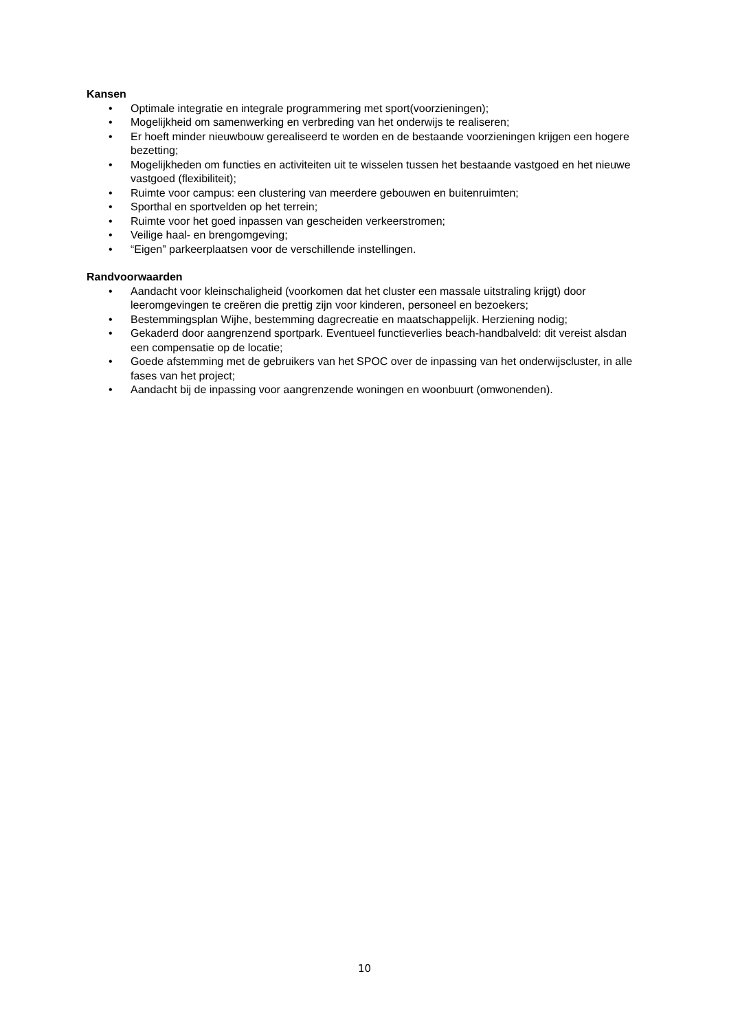Kansen
• Optimale integratie en integrale programmering met sport(voorzieningen);
• Mogelijkheid om samenwerking en verbreding van het onderwijs te realiseren;
• Er hoeft minder nieuwbouw gerealiseerd te worden en de bestaande voorzieningen krijgen een hogere bezetting;
• Mogelijkheden om functies en activiteiten uit te wisselen tussen het bestaande vastgoed en het nieuwe vastgoed (flexibiliteit);
• Ruimte voor campus: een clustering van meerdere gebouwen en buitenruimten;
• Sporthal en sportvelden op het terrein;
• Ruimte voor het goed inpassen van gescheiden verkeerstromen;
• Veilige haal- en brengomgeving;
• “Eigen” parkeerplaatsen voor de verschillende instellingen.
Randvoorwaarden
• Aandacht voor kleinschaligheid (voorkomen dat het cluster een massale uitstraling krijgt) door leeromgevingen te creëren die prettig zijn voor kinderen, personeel en bezoekers;
• Bestemmingsplan Wijhe, bestemming dagrecreatie en maatschappelijk. Herziening nodig;
• Gekaderd door aangrenzend sportpark. Eventueel functieverlies beach-handbalveld: dit vereist alsdan een compensatie op de locatie;
• Goede afstemming met de gebruikers van het SPOC over de inpassing van het onderwijscluster, in alle fases van het project;
• Aandacht bij de inpassing voor aangrenzende woningen en woonbuurt (omwonenden).
10